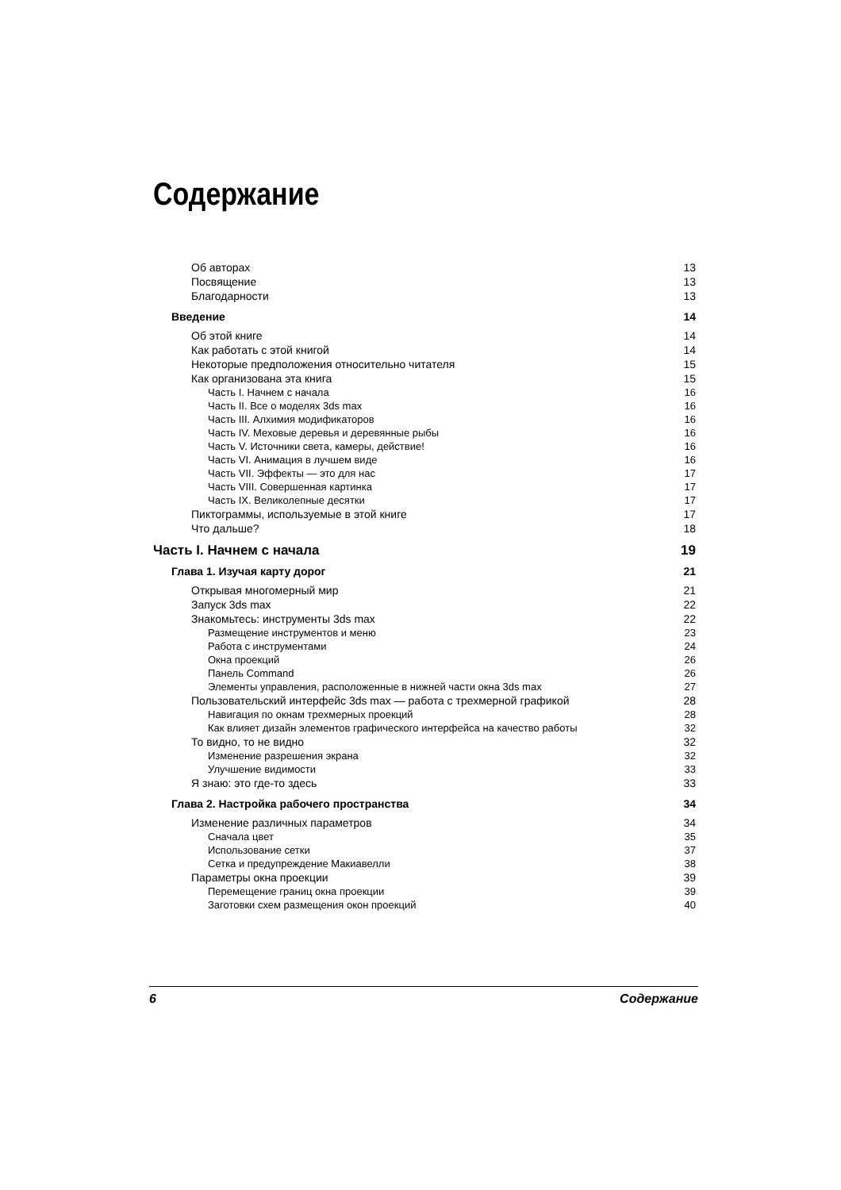Содержание
Об авторах 13
Посвящение 13
Благодарности 13
Введение 14
Об этой книге 14
Как работать с этой книгой 14
Некоторые предположения относительно читателя 15
Как организована эта книга 15
Часть I. Начнем с начала 16
Часть II. Все о моделях 3ds max 16
Часть III. Алхимия модификаторов 16
Часть IV. Меховые деревья и деревянные рыбы 16
Часть V. Источники света, камеры, действие! 16
Часть VI. Анимация в лучшем виде 16
Часть VII. Эффекты — это для нас 17
Часть VIII. Совершенная картинка 17
Часть IX. Великолепные десятки 17
Пиктограммы, используемые в этой книге 17
Что дальше? 18
Часть I. Начнем с начала 19
Глава 1. Изучая карту дорог 21
Открывая многомерный мир 21
Запуск 3ds max 22
Знакомьтесь: инструменты 3ds max 22
Размещение инструментов и меню 23
Работа с инструментами 24
Окна проекций 26
Панель Command 26
Элементы управления, расположенные в нижней части окна 3ds max 27
Пользовательский интерфейс 3ds max — работа с трехмерной графикой 28
Навигация по окнам трехмерных проекций 28
Как влияет дизайн элементов графического интерфейса на качество работы 32
То видно, то не видно 32
Изменение разрешения экрана 32
Улучшение видимости 33
Я знаю: это где-то здесь 33
Глава 2. Настройка рабочего пространства 34
Изменение различных параметров 34
Сначала цвет 35
Использование сетки 37
Сетка и предупреждение Макиавелли 38
Параметры окна проекции 39
Перемещение границ окна проекции 39
Заготовки схем размещения окон проекций 40
6 Содержание